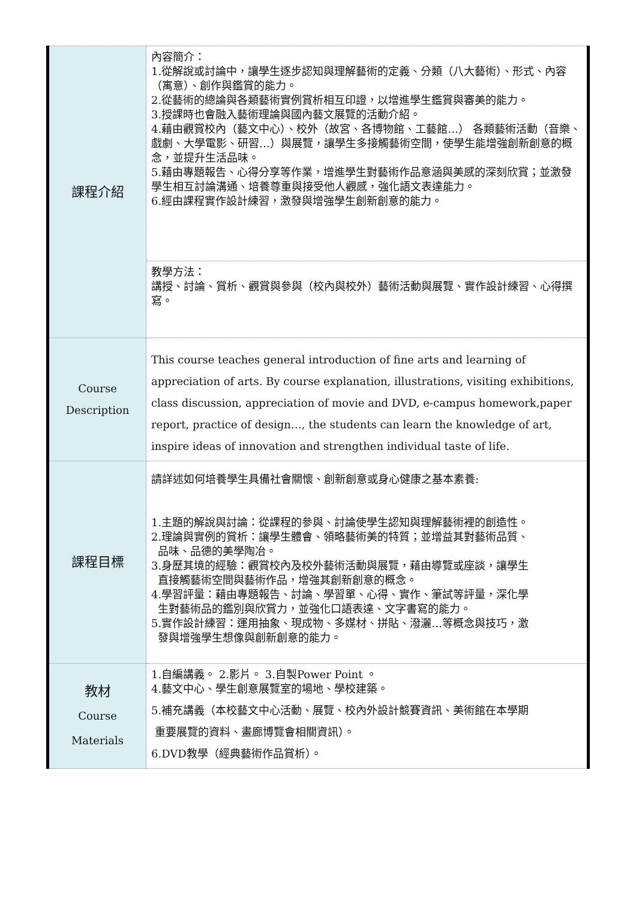| 課程介紹 | 內容簡介： 1.從解說或討論中，讓學生逐步認知與理解藝術的定義、分類（八大藝術）、形式、內容（寓意）、創作與鑑賞的能力。 2.從藝術的總論與各類藝術實例賞析相互印證，以增進學生鑑賞與審美的能力。 3.授課時也會融入藝術理論與國內藝文展覽的活動介紹。 4.藉由觀賞校內（藝文中心）、校外（故宮、各博物館、工藝館…） 各類藝術活動（音樂、戲劇、大學電影、研習…）與展覽，讓學生多接觸藝術空間，使學生能增強創新創意的概念，並提升生活品味。 5.藉由專題報告、心得分享等作業，增進學生對藝術作品意涵與美感的深刻欣賞；並激發學生相互討論溝通、培養尊重與接受他人觀感，強化語文表達能力。 6.經由課程實作設計練習，激發與增強學生創新創意的能力。 |
| | 教學方法： 講授、討論、賞析、觀賞與參與（校內與校外）藝術活動與展覽、實作設計練習、心得撰寫。 |
| Course Description | This course teaches general introduction of fine arts and learning of appreciation of arts. By course explanation, illustrations, visiting exhibitions, class discussion, appreciation of movie and DVD, e-campus homework,paper report, practice of design…, the students can learn the knowledge of art, inspire ideas of innovation and strengthen individual taste of life. |
| 課程目標 | 請詳述如何培養學生具備社會關懷、創新創意或身心健康之基本素養: 1.主題的解說與討論：從課程的參與、討論使學生認知與理解藝術裡的創造性。 2.理論與實例的賞析：讓學生體會、領略藝術美的特質；並增益其對藝術品質、 品味、品德的美學陶冶。 3.身歷其境的經驗：觀賞校內及校外藝術活動與展覽，藉由導覽或座談，讓學生 直接觸藝術空間與藝術作品，增強其創新創意的概念。 4.學習評量：藉由專題報告、討論、學習單、心得、實作、筆試等評量，深化學 生對藝術品的鑑別與欣賞力，並強化口語表達、文字書寫的能力。 5.實作設計練習：運用抽象、現成物、多媒材、拼貼、潑灑…等概念與技巧，激 發與增強學生想像與創新創意的能力。 |
| 教材 Course Materials | 1.自編講義。 2.影片。 3.自製Power Point 。 4.藝文中心、學生創意展覽室的場地、學校建築。 5.補充講義（本校藝文中心活動、展覽、校內外設計競賽資訊、美術館在本學期 重要展覽的資料、畫廊博覽會相關資訊）。 6.DVD教學（經典藝術作品賞析）。 |